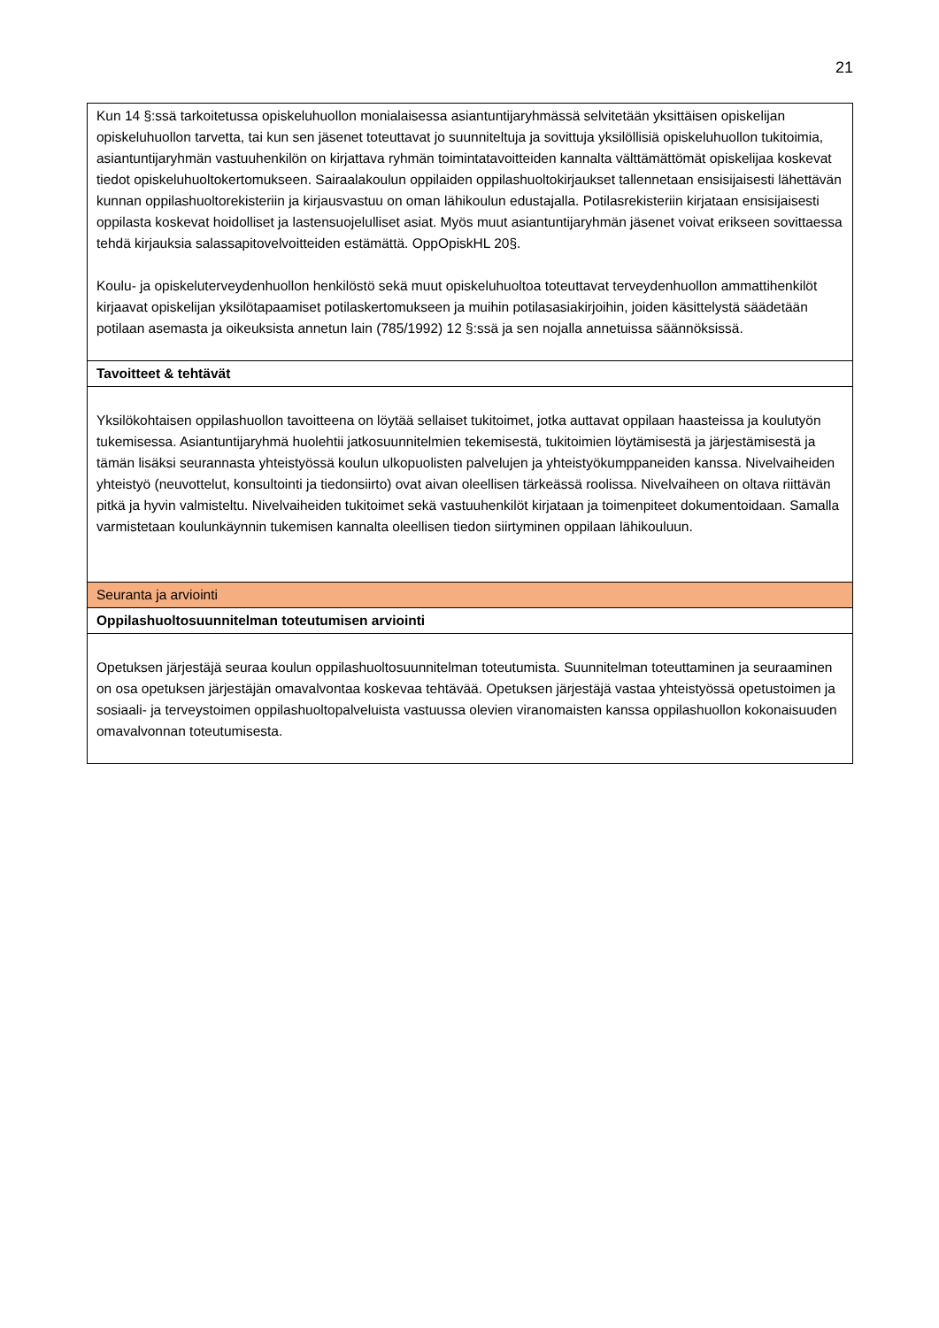21
| Kun 14 §:ssä tarkoitetussa opiskeluhuollon monialaisessa asiantuntijaryhmässä selvitetään yksittäisen opiskelijan opiskeluhuollon tarvetta, tai kun sen jäsenet toteuttavat jo suunniteltuja ja sovittuja yksilöllisiä opiskeluhuollon tukitoimia, asiantuntijaryhmän vastuuhenkilön on kirjattava ryhmän toimintatavoitteiden kannalta välttämättömät opiskelijaa koskevat tiedot opiskeluhuoltokertomukseen. Sairaalakoulun oppilaiden oppilashuoltokirjaukset tallennetaan ensisijaisesti lähettävän kunnan oppilashuoltorekisteriin ja kirjausvastuu on oman lähikoulun edustajalla. Potilasrekisteriin kirjataan ensisijaisesti oppilasta koskevat hoidolliset ja lastensuojelulliset asiat. Myös muut asiantuntijaryhmän jäsenet voivat erikseen sovittaessa tehdä kirjauksia salassapitovelvoitteiden estämättä. OppOpiskHL 20§. Koulu- ja opiskeluterveydenhuollon henkilöstö sekä muut opiskeluhuoltoa toteuttavat terveydenhuollon ammattihenkilöt kirjaavat opiskelijan yksilötapaamiset potilaskertomukseen ja muihin potilasasiakirjoihin, joiden käsittelystä säädetään potilaan asemasta ja oikeuksista annetun lain (785/1992) 12 §:ssä ja sen nojalla annetuissa säännöksissä. |
| Tavoitteet & tehtävät |
| Yksilökohtaisen oppilashuollon tavoitteena on löytää sellaiset tukitoimet, jotka auttavat oppilaan haasteissa ja koulutyön tukemisessa. Asiantuntijaryhmä huolehtii jatkosuunnitelmien tekemisestä, tukitoimien löytämisestä ja järjestämisestä ja tämän lisäksi seurannasta yhteistyössä koulun ulkopuolisten palvelujen ja yhteistyökumppaneiden kanssa. Nivelvaiheiden yhteistyö (neuvottelut, konsultointi ja tiedonsiirto) ovat aivan oleellisen tärkeässä roolissa. Nivelvaiheen on oltava riittävän pitkä ja hyvin valmisteltu. Nivelvaiheiden tukitoimet sekä vastuuhenkilöt kirjataan ja toimenpiteet dokumentoidaan. Samalla varmistetaan koulunkäynnin tukemisen kannalta oleellisen tiedon siirtyminen oppilaan lähikouluun. |
| Seuranta ja arviointi |
| Oppilashuoltosuunnitelman toteutumisen arviointi |
| Opetuksen järjestäjä seuraa koulun oppilashuoltosuunnitelman toteutumista. Suunnitelman toteuttaminen ja seuraaminen on osa opetuksen järjestäjän omavalvontaa koskevaa tehtävää. Opetuksen järjestäjä vastaa yhteistyössä opetustoimen ja sosiaali- ja terveystoimen oppilashuoltopalveluista vastuussa olevien viranomaisten kanssa oppilashuollon kokonaisuuden omavalvonnan toteutumisesta. |